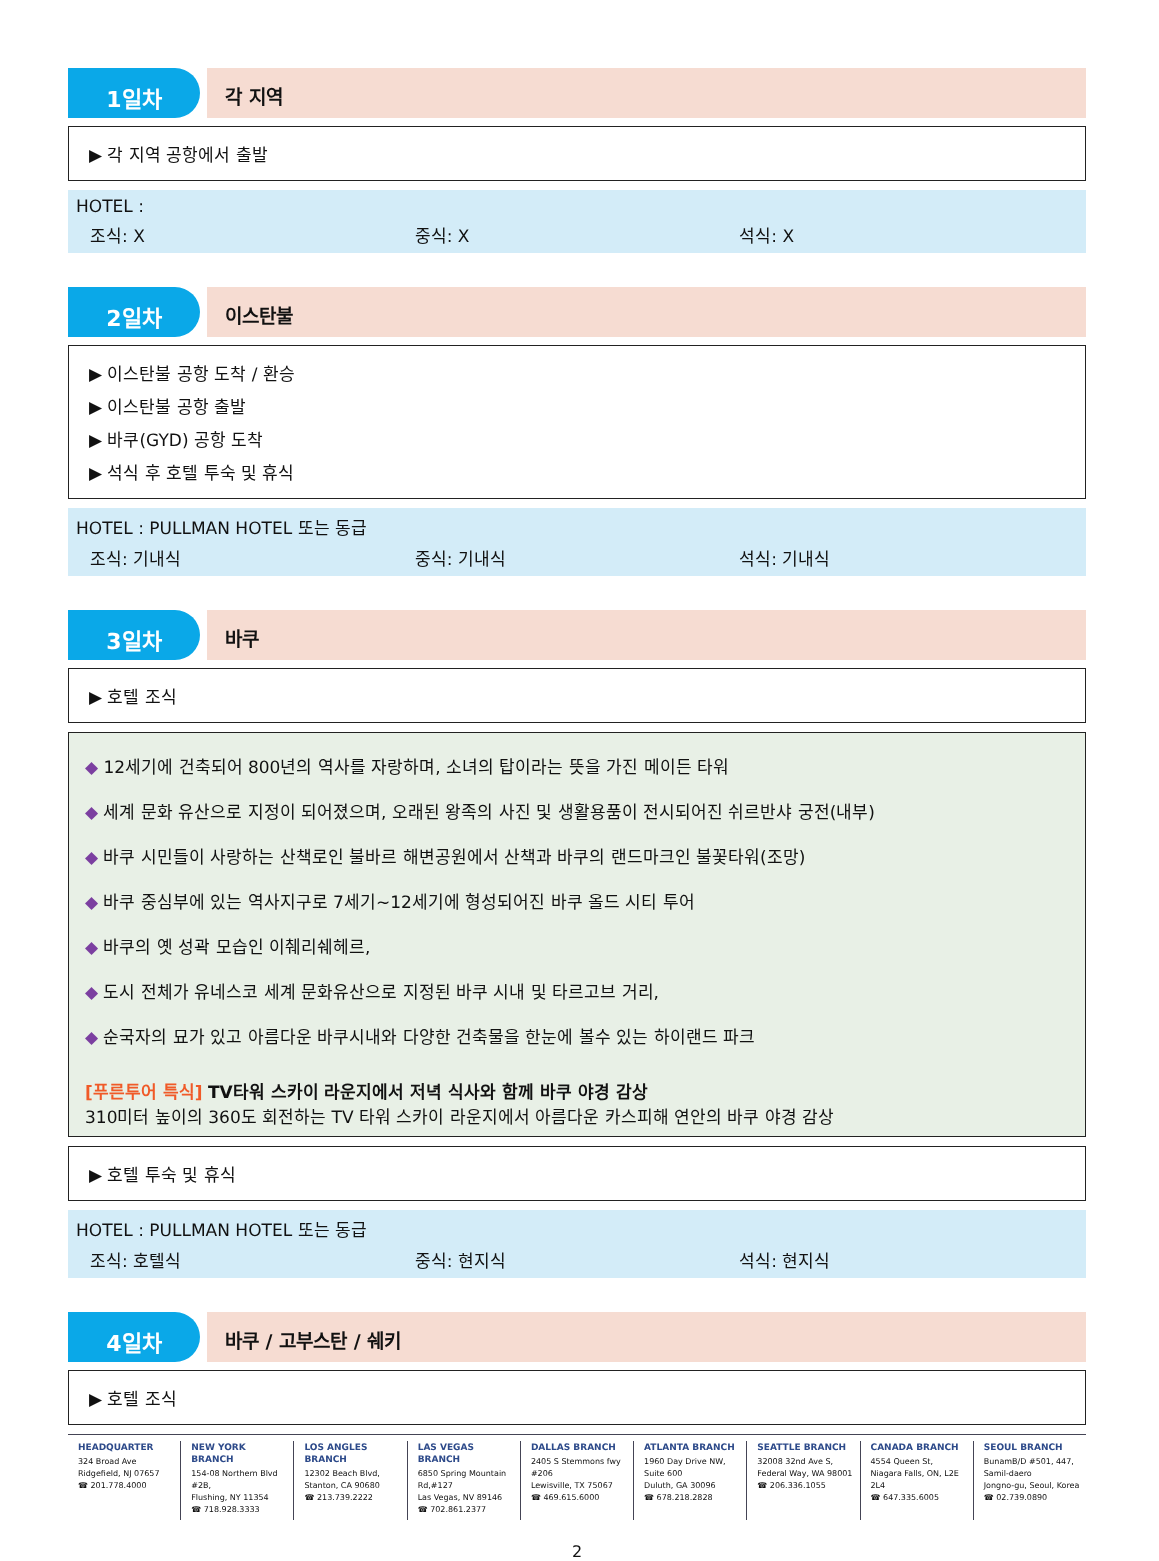1일차
각 지역
▶ 각 지역 공항에서 출발
HOTEL :
조식: X 중식: X 석식: X
2일차
이스탄불
▶ 이스탄불 공항 도착 / 환승
▶ 이스탄불 공항 출발
▶ 바쿠(GYD) 공항 도착
▶ 석식 후 호텔 투숙 및 휴식
HOTEL : PULLMAN HOTEL 또는 동급
조식: 기내식 중식: 기내식 석식: 기내식
3일차
바쿠
▶ 호텔 조식
◆ 12세기에 건축되어 800년의 역사를 자랑하며, 소녀의 탑이라는 뜻을 가진 메이든 타워
◆ 세계 문화 유산으로 지정이 되어졌으며, 오래된 왕족의 사진 및 생활용품이 전시되어진 쉬르반샤 궁전(내부)
◆ 바쿠 시민들이 사랑하는 산책로인 불바르 해변공원에서 산책과 바쿠의 랜드마크인 불꽃타워(조망)
◆ 바쿠 중심부에 있는 역사지구로 7세기~12세기에 형성되어진 바쿠 올드 시티 투어
◆ 바쿠의 옛 성곽 모습인 이췌리쉐헤르,
◆ 도시 전체가 유네스코 세계 문화유산으로 지정된 바쿠 시내 및 타르고브 거리,
◆ 순국자의 묘가 있고 아름다운 바쿠시내와 다양한 건축물을 한눈에 볼수 있는 하이랜드 파크
[푸른투어 특식] TV타워 스카이 라운지에서 저녁 식사와 함께 바쿠 야경 감상
310미터 높이의 360도 회전하는 TV 타워 스카이 라운지에서 아름다운 카스피해 연안의 바쿠 야경 감상
▶ 호텔 투숙 및 휴식
HOTEL : PULLMAN HOTEL 또는 동급
조식: 호텔식 중식: 현지식 석식: 현지식
4일차
바쿠 / 고부스탄 / 쉐키
▶ 호텔 조식
HEADQUARTER
324 Broad Ave
Ridgefield, NJ 07657
☎ 201.778.4000
NEW YORK BRANCH
154-08 Northern Blvd #2B,
Flushing, NY 11354
☎ 718.928.3333
LOS ANGLES BRANCH
12302 Beach Blvd,
Stanton, CA 90680
☎ 213.739.2222
LAS VEGAS BRANCH
6850 Spring Mountain Rd,#127
Las Vegas, NV 89146
☎ 702.861.2377
DALLAS BRANCH
2405 S Stemmons fwy #206
Lewisville, TX 75067
☎ 469.615.6000
ATLANTA BRANCH
1960 Day Drive NW, Suite 600
Duluth, GA 30096
☎ 678.218.2828
SEATTLE BRANCH
32008 32nd Ave S,
Federal Way, WA 98001
☎ 206.336.1055
CANADA BRANCH
4554 Queen St,
Niagara Falls, ON, L2E 2L4
☎ 647.335.6005
SEOUL BRANCH
BunamB/D #501, 447, Samil-daero
Jongno-gu, Seoul, Korea
☎ 02.739.0890
2